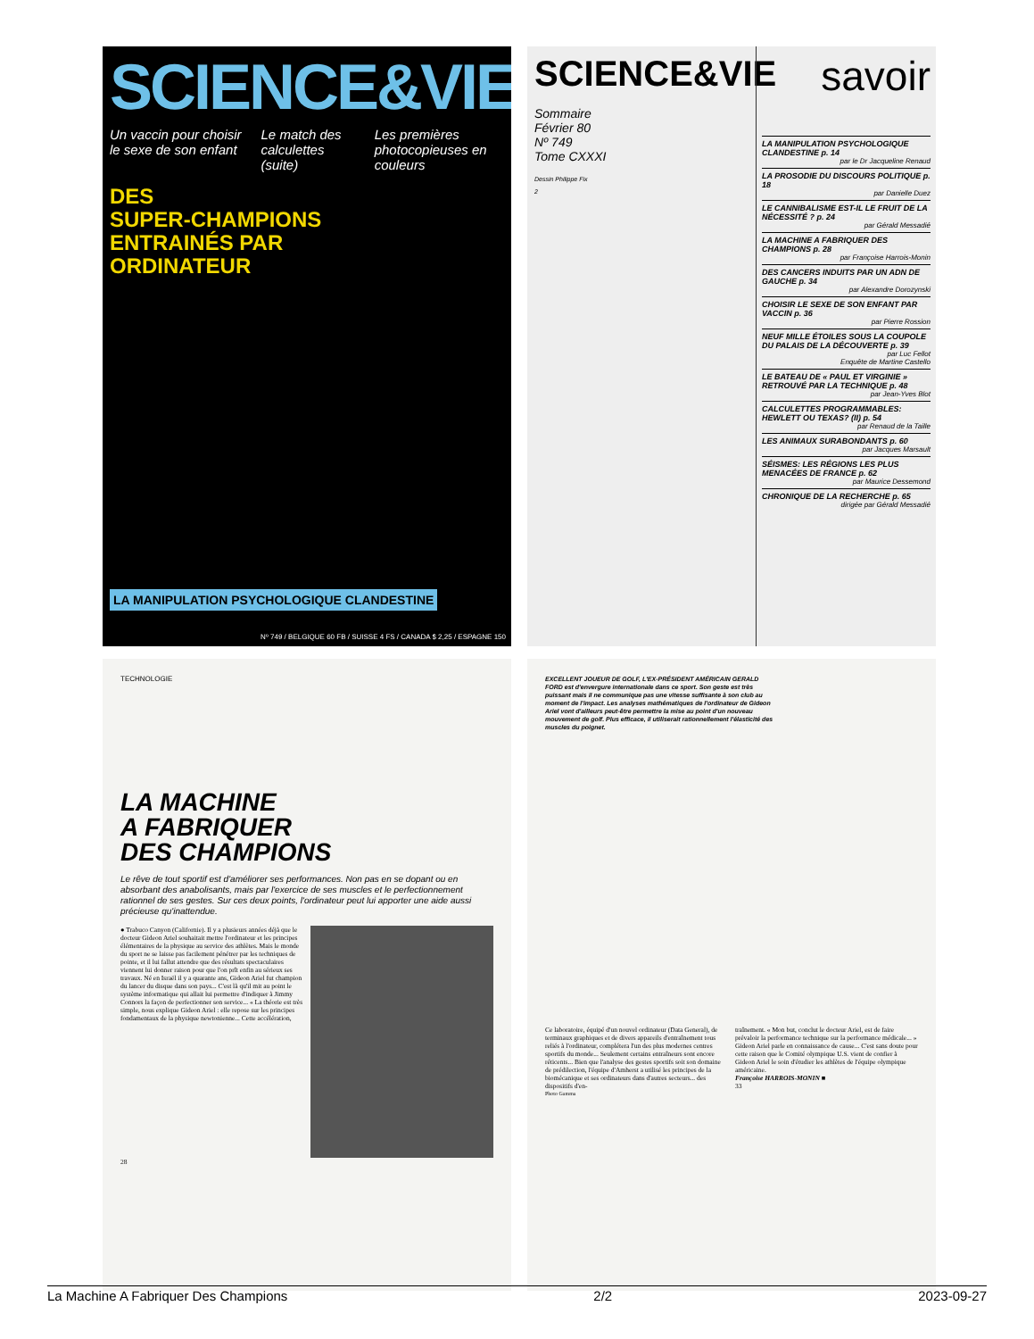SCIENCE&VIE
Un vaccin pour choisir le sexe de son enfant Le match des calculettes (suite) Les premières photocopieuses en couleurs
DES
SUPER-CHAMPIONS
ENTRAINÉS PAR
ORDINATEUR
LA MANIPULATION PSYCHOLOGIQUE CLANDESTINE
Nº 749 / BELGIQUE 60 FB / SUISSE 4 FS / CANADA $ 2,25 / ESPAGNE 150
SCIENCE&VIE
Sommaire
Février 80
Nº 749
Tome CXXXI
Dessin Philippe Fix
2
savoir
LA MANIPULATION PSYCHOLOGIQUE CLANDESTINE p. 14
par le Dr Jacqueline Renaud
LA PROSODIE DU DISCOURS POLITIQUE p. 18
par Danielle Duez
LE CANNIBALISME EST-IL LE FRUIT DE LA NÉCESSITÉ ? p. 24
par Gérald Messadié
LA MACHINE A FABRIQUER DES CHAMPIONS p. 28
par Françoise Harrois-Monin
DES CANCERS INDUITS PAR UN ADN DE GAUCHE p. 34
par Alexandre Dorozynski
CHOISIR LE SEXE DE SON ENFANT PAR VACCIN p. 36
par Pierre Rossion
NEUF MILLE ÉTOILES SOUS LA COUPOLE DU PALAIS DE LA DÉCOUVERTE p. 39
par Luc Fellot
Enquête de Martine Castello
LE BATEAU DE « PAUL ET VIRGINIE » RETROUVÉ PAR LA TECHNIQUE p. 48
par Jean-Yves Blot
CALCULETTES PROGRAMMABLES: HEWLETT OU TEXAS? (II) p. 54
par Renaud de la Taille
LES ANIMAUX SURABONDANTS p. 60
par Jacques Marsault
SÉISMES: LES RÉGIONS LES PLUS MENACÉES DE FRANCE p. 62
par Maurice Dessemond
CHRONIQUE DE LA RECHERCHE p. 65
dirigée par Gérald Messadié
TECHNOLOGIE
LA MACHINE
A FABRIQUER
DES CHAMPIONS
Le rêve de tout sportif est d'améliorer ses performances. Non pas en se dopant ou en absorbant des anabolisants, mais par l'exercice de ses muscles et le perfectionnement rationnel de ses gestes. Sur ces deux points, l'ordinateur peut lui apporter une aide aussi précieuse qu'inattendue.
● Trabuco Canyon (Californie). Il y a plusieurs années déjà que le docteur Gideon Ariel souhaitait mettre l'ordinateur et les principes élémentaires de la physique au service des athlètes. Mais le monde du sport ne se laisse pas facilement pénétrer par les techniques de pointe, et il lui fallut attendre que des résultats spectaculaires viennent lui donner raison pour que l'on prît enfin au sérieux ses travaux. Né en Israël il y a quarante ans, Gideon Ariel fut champion du lancer du disque dans son pays... C'est là qu'il mit au point le système informatique qui allait lui permettre d'indiquer à Jimmy Connors la façon de perfectionner son service... « La théorie est très simple, nous explique Gideon Ariel : elle repose sur les principes fondamentaux de la physique newtonienne... Cette accélération,
28
EXCELLENT JOUEUR DE GOLF, L'EX-PRÉSIDENT AMÉRICAIN GERALD FORD est d'envergure internationale dans ce sport. Son geste est très puissant mais il ne communique pas une vitesse suffisante à son club au moment de l'impact. Les analyses mathématiques de l'ordinateur de Gideon Ariel vont d'ailleurs peut-être permettre la mise au point d'un nouveau mouvement de golf. Plus efficace, il utiliserait rationnellement l'élasticité des muscles du poignet.
Ce laboratoire, équipé d'un nouvel ordinateur (Data General), de terminaux graphiques et de divers appareils d'entraînement tous reliés à l'ordinateur, complétera l'un des plus modernes centres sportifs du monde... Seulement certains entraîneurs sont encore réticents... Bien que l'analyse des gestes sportifs soit son domaine de prédilection, l'équipe d'Amherst a utilisé les principes de la biomécanique et ses ordinateurs dans d'autres secteurs... des dispositifs d'en-
traînement. « Mon but, conclut le docteur Ariel, est de faire prévaloir la performance technique sur la performance médicale... » Gideon Ariel parle en connaissance de cause... C'est sans doute pour cette raison que le Comité olympique U.S. vient de confier à Gideon Ariel le soin d'étudier les athlètes de l'équipe olympique américaine.
Françoise HARROIS-MONIN ■
33
Photo Gamma
La Machine A Fabriquer Des Champions 2/2 2023-09-27